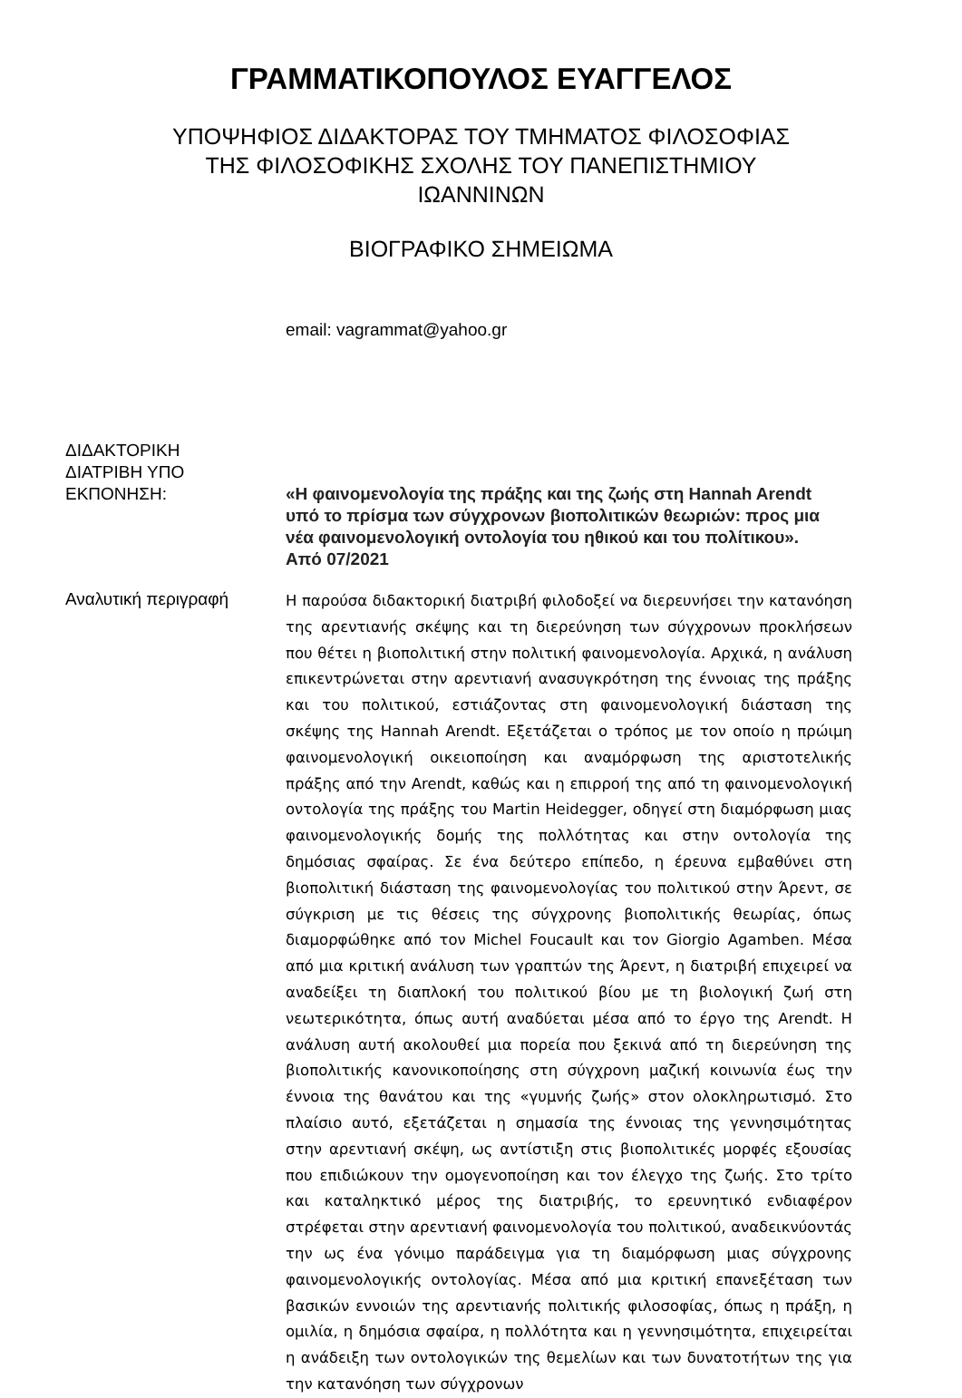ΓΡΑΜΜΑΤΙΚΟΠΟΥΛΟΣ ΕΥΑΓΓΕΛΟΣ
ΥΠΟΨΗΦΙΟΣ ΔΙΔΑΚΤΟΡΑΣ ΤΟΥ ΤΜΗΜΑΤΟΣ ΦΙΛΟΣΟΦΙΑΣ
ΤΗΣ ΦΙΛΟΣΟΦΙΚΗΣ ΣΧΟΛΗΣ ΤΟΥ ΠΑΝΕΠΙΣΤΗΜΙΟΥ
ΙΩΑΝΝΙΝΩΝ
ΒΙΟΓΡΑΦΙΚΟ ΣΗΜΕΙΩΜΑ
email: vagrammat@yahoo.gr
ΔΙΔΑΚΤΟΡΙΚΗ
ΔΙΑΤΡΙΒΗ ΥΠΟ
ΕΚΠΟΝΗΣΗ:
«Η φαινομενολογία της πράξης και της ζωής στη Hannah Arendt υπό το πρίσμα των σύγχρονων βιοπολιτικών θεωριών: προς μια νέα φαινομενολογική οντολογία του ηθικού και του πολίτικου». Από 07/2021
Αναλυτική περιγραφή
Η παρούσα διδακτορική διατριβή φιλοδοξεί να διερευνήσει την κατανόηση της αρεντιανής σκέψης και τη διερεύνηση των σύγχρονων προκλήσεων που θέτει η βιοπολιτική στην πολιτική φαινομενολογία. Αρχικά, η ανάλυση επικεντρώνεται στην αρεντιανή ανασυγκρότηση της έννοιας της πράξης και του πολιτικού, εστιάζοντας στη φαινομενολογική διάσταση της σκέψης της Hannah Arendt. Εξετάζεται ο τρόπος με τον οποίο η πρώιμη φαινομενολογική οικειοποίηση και αναμόρφωση της αριστοτελικής πράξης από την Arendt, καθώς και η επιρροή της από τη φαινομενολογική οντολογία της πράξης του Martin Heidegger, οδηγεί στη διαμόρφωση μιας φαινομενολογικής δομής της πολλότητας και στην οντολογία της δημόσιας σφαίρας. Σε ένα δεύτερο επίπεδο, η έρευνα εμβαθύνει στη βιοπολιτική διάσταση της φαινομενολογίας του πολιτικού στην Άρεντ, σε σύγκριση με τις θέσεις της σύγχρονης βιοπολιτικής θεωρίας, όπως διαμορφώθηκε από τον Michel Foucault και τον Giorgio Agamben. Μέσα από μια κριτική ανάλυση των γραπτών της Άρεντ, η διατριβή επιχειρεί να αναδείξει τη διαπλοκή του πολιτικού βίου με τη βιολογική ζωή στη νεωτερικότητα, όπως αυτή αναδύεται μέσα από το έργο της Arendt. Η ανάλυση αυτή ακολουθεί μια πορεία που ξεκινά από τη διερεύνηση της βιοπολιτικής κανονικοποίησης στη σύγχρονη μαζική κοινωνία έως την έννοια της θανάτου και της «γυμνής ζωής» στον ολοκληρωτισμό. Στο πλαίσιο αυτό, εξετάζεται η σημασία της έννοιας της γεννησιμότητας στην αρεντιανή σκέψη, ως αντίστιξη στις βιοπολιτικές μορφές εξουσίας που επιδιώκουν την ομογενοποίηση και τον έλεγχο της ζωής. Στο τρίτο και καταληκτικό μέρος της διατριβής, το ερευνητικό ενδιαφέρον στρέφεται στην αρεντιανή φαινομενολογία του πολιτικού, αναδεικνύοντάς την ως ένα γόνιμο παράδειγμα για τη διαμόρφωση μιας σύγχρονης φαινομενολογικής οντολογίας. Μέσα από μια κριτική επανεξέταση των βασικών εννοιών της αρεντιανής πολιτικής φιλοσοφίας, όπως η πράξη, η ομιλία, η δημόσια σφαίρα, η πολλότητα και η γεννησιμότητα, επιχειρείται η ανάδειξη των οντολογικών της θεμελίων και των δυνατοτήτων της για την κατανόηση των σύγχρονων